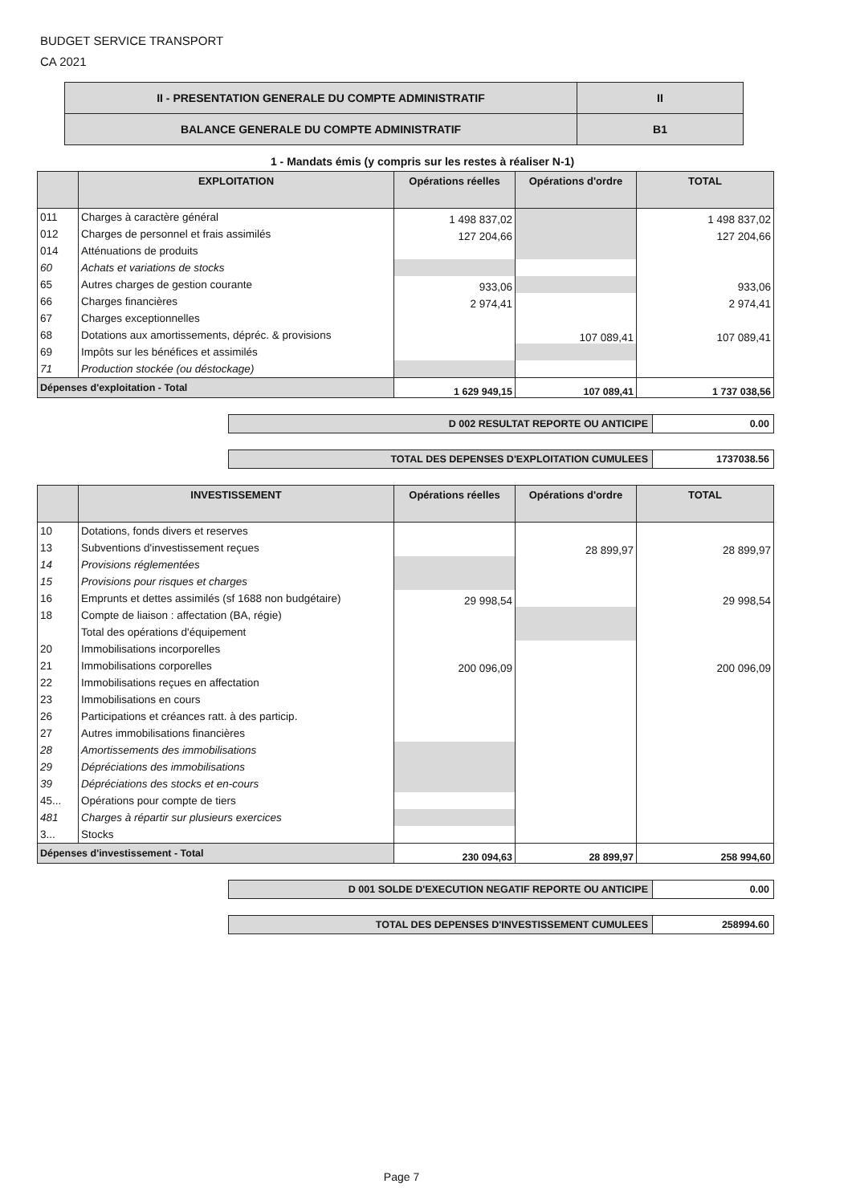BUDGET SERVICE TRANSPORT
CA 2021
| II - PRESENTATION GENERALE DU COMPTE ADMINISTRATIF | II |
| BALANCE GENERALE DU COMPTE ADMINISTRATIF | B1 |
1 - Mandats émis (y compris sur les restes à réaliser N-1)
| | EXPLOITATION | Opérations réelles | Opérations d'ordre | TOTAL |
| --- | --- | --- | --- | --- |
| 011 | Charges à caractère général | 1 498 837,02 | | 1 498 837,02 |
| 012 | Charges de personnel et frais assimilés | 127 204,66 | | 127 204,66 |
| 014 | Atténuations de produits | | | |
| 60 | Achats et variations de stocks | | | |
| 65 | Autres charges de gestion courante | 933,06 | | 933,06 |
| 66 | Charges financières | 2 974,41 | | 2 974,41 |
| 67 | Charges exceptionnelles | | | |
| 68 | Dotations aux amortissements, dépréc. & provisions | | 107 089,41 | 107 089,41 |
| 69 | Impôts sur les bénéfices et assimilés | | | |
| 71 | Production stockée (ou déstockage) | | | |
| Dépenses d'exploitation - Total | | 1 629 949,15 | 107 089,41 | 1 737 038,56 |
| D 002 RESULTAT REPORTE OU ANTICIPE | 0.00 |
| TOTAL DES DEPENSES D'EXPLOITATION CUMULEES | 1737038.56 |
| | INVESTISSEMENT | Opérations réelles | Opérations d'ordre | TOTAL |
| --- | --- | --- | --- | --- |
| 10 | Dotations, fonds divers et reserves | | | |
| 13 | Subventions d'investissement reçues | | 28 899,97 | 28 899,97 |
| 14 | Provisions réglementées | | | |
| 15 | Provisions pour risques et charges | | | |
| 16 | Emprunts et dettes assimilés (sf 1688 non budgétaire) | 29 998,54 | | 29 998,54 |
| 18 | Compte de liaison : affectation (BA, régie) | | | |
| | Total des opérations d'équipement | | | |
| 20 | Immobilisations incorporelles | | | |
| 21 | Immobilisations corporelles | 200 096,09 | | 200 096,09 |
| 22 | Immobilisations reçues en affectation | | | |
| 23 | Immobilisations en cours | | | |
| 26 | Participations et créances ratt. à des particip. | | | |
| 27 | Autres immobilisations financières | | | |
| 28 | Amortissements des immobilisations | | | |
| 29 | Dépréciations des immobilisations | | | |
| 39 | Dépréciations des stocks et en-cours | | | |
| 45... | Opérations pour compte de tiers | | | |
| 481 | Charges à répartir sur plusieurs exercices | | | |
| 3... | Stocks | | | |
| Dépenses d'investissement - Total | | 230 094,63 | 28 899,97 | 258 994,60 |
| D 001 SOLDE D'EXECUTION NEGATIF REPORTE OU ANTICIPE | 0.00 |
| TOTAL DES DEPENSES D'INVESTISSEMENT CUMULEES | 258994.60 |
Page 7